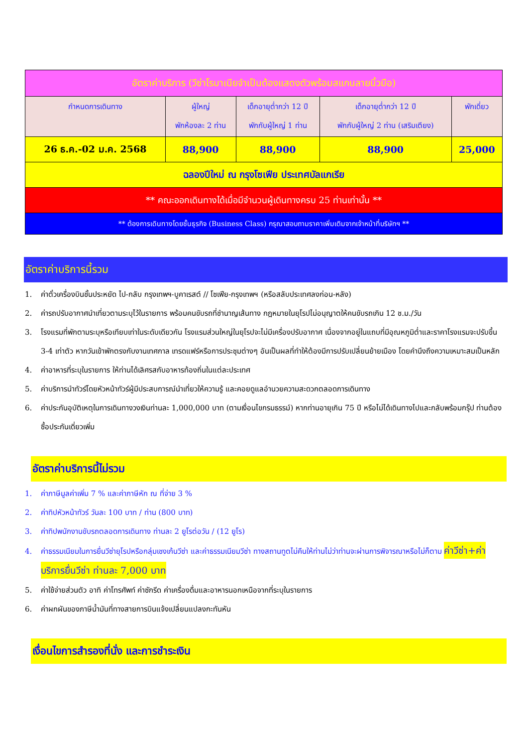| อัตราค่าบริการ (วีซ่าโรมาเนียจำเป็นต้องแสดงตัวพร้อมสแกนลายนิ้วมือ) | | | | |
| กำหนดการเดินทาง | ผู้ใหญ่ พักห้องละ 2 ท่าน | เด็กอายุต่ำกว่า 12 ปี พักกับผู้ใหญ่ 1 ท่าน | เด็กอายุต่ำกว่า 12 ปี พักกับผู้ใหญ่ 2 ท่าน (เสริมเตียง) | พักเดี่ยว |
| 26 ธ.ค.-02 ม.ค. 2568 | 88,900 | 88,900 | 88,900 | 25,000 |
| ฉลองปีใหม่ ณ กรุงโซเฟีย ประเทศบัลแกเรีย | | | | |
| ** คณะออกเดินทางได้เมื่อมีจำนวนผู้เดินทางครบ 25 ท่านเท่านั้น ** | | | | |
| ** ต้องการเดินทางโดยชั้นธุรกิจ (Business Class) กรุณาสอบถามราคาเพิ่มเติมจากเจ้าหน้าที่บริษัทฯ ** | | | | |
อัตราค่าบริการนี้รวม
1. ค่าตั๋วเครื่องบินชั้นประหยัด ไป-กลับ กรุงเทพฯ-บูคาเรสต์ // โซเฟีย-กรุงเทพฯ (หรือสลับประเทศลงก่อน-หลัง)
2. ค่ารถปรับอากาศนำเที่ยวตามระบุไว้ในรายการ พร้อมคนขับรถที่ชำนาญเส้นทาง กฎหมายในยุโรปไม่อนุญาตให้คนขับรถเกิน 12 ช.ม./วัน
3. โรงแรมที่พักตามระบุหรือเทียบเท่าในระดับเดียวกัน โรงแรมส่วนใหญ่ในยุโรปจะไม่มีเครื่องปรับอากาศ เนื่องจากอยู่ในแถบที่มีอุณหภูมิต่ำและราคาโรงแรมจะปรับขึ้น 3-4 เท่าตัว หากวันเข้าพักตรงกับงานเทศกาล เทรดแฟร์หรือการประชุมต่างๆ อันเป็นผลที่ทำให้ต้องมีการปรับเปลี่ยนย้ายเมือง โดยคำนึงถึงความเหมาะสมเป็นหลัก
4. ค่าอาหารที่ระบุในรายการ ให้ท่านได้เลิศรสกับอาหารท้องถิ่นในแต่ละประเทศ
5. ค่าบริการนำทัวร์โดยหัวหน้าทัวร์ผู้มีประสบการณ์นำเที่ยวให้ความรู้ และคอยดูแลอำนวยความสะดวกตลอดการเดินทาง
6. ค่าประกันอุบัติเหตุในการเดินทางวงเงินท่านละ 1,000,000 บาท (ตามเงื่อนไขกรมธรรม์) หากท่านอายุเกิน 75 ปี หรือไม่ได้เดินทางไปและกลับพร้อมกรุ๊ป ท่านต้องซื้อประกันเดี่ยวเพิ่ม
อัตราค่าบริการนี้ไม่รวม
1. ค่าภาษีมูลค่าเพิ่ม 7 % และค่าภาษีหัก ณ ที่จ่าย 3 %
2. ค่าทิปหัวหน้าทัวร์ วันละ 100 บาท / ท่าน (800 บาท)
3. ค่าทิปพนักงานขับรถตลอดการเดินทาง ท่านละ 2 ยูโรต่อวัน / (12 ยูโร)
4. ค่าธรรมเนียมในการยื่นวีซ่ายุโรปหรือกลุ่มเชงเก้นวีซ่า และค่าธรรมเนียมวีซ่า ทางสถานทูตไม่คืนให้ท่านไม่ว่าท่านจะผ่านการพิจารณาหรือไม่ก็ตาม ค่าวีซ่า+ค่าบริการยื่นวีซ่า ท่านละ 7,000 บาท
5. ค่าใช้จ่ายส่วนตัว อาทิ ค่าโทรศัพท์ ค่าซักรีด ค่าเครื่องดื่มและอาหารนอกเหนือจากที่ระบุในรายการ
6. ค่าผกผันของภาษีน้ำมันที่ทางสายการบินแจ้งเปลี่ยนแปลงกะทันหัน
เงื่อนไขการสำรองที่นั่ง และการชำระเงิน